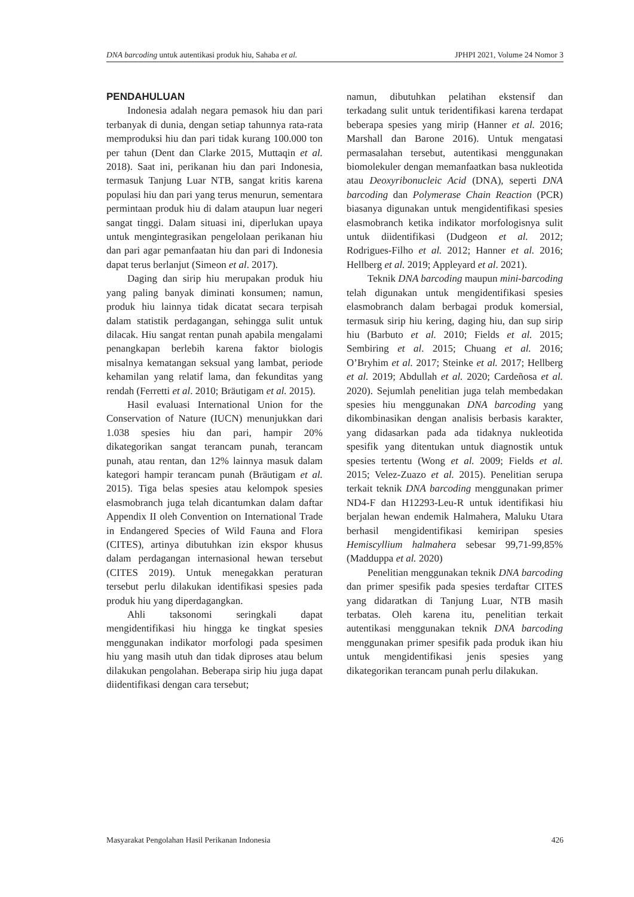DNA barcoding untuk autentikasi produk hiu, Sahaba et al. JPHPI 2021, Volume 24 Nomor 3
PENDAHULUAN
Indonesia adalah negara pemasok hiu dan pari terbanyak di dunia, dengan setiap tahunnya rata-rata memproduksi hiu dan pari tidak kurang 100.000 ton per tahun (Dent dan Clarke 2015, Muttaqin et al. 2018). Saat ini, perikanan hiu dan pari Indonesia, termasuk Tanjung Luar NTB, sangat kritis karena populasi hiu dan pari yang terus menurun, sementara permintaan produk hiu di dalam ataupun luar negeri sangat tinggi. Dalam situasi ini, diperlukan upaya untuk mengintegrasikan pengelolaan perikanan hiu dan pari agar pemanfaatan hiu dan pari di Indonesia dapat terus berlanjut (Simeon et al. 2017).
Daging dan sirip hiu merupakan produk hiu yang paling banyak diminati konsumen; namun, produk hiu lainnya tidak dicatat secara terpisah dalam statistik perdagangan, sehingga sulit untuk dilacak. Hiu sangat rentan punah apabila mengalami penangkapan berlebih karena faktor biologis misalnya kematangan seksual yang lambat, periode kehamilan yang relatif lama, dan fekunditas yang rendah (Ferretti et al. 2010; Bräutigam et al. 2015).
Hasil evaluasi International Union for the Conservation of Nature (IUCN) menunjukkan dari 1.038 spesies hiu dan pari, hampir 20% dikategorikan sangat terancam punah, terancam punah, atau rentan, dan 12% lainnya masuk dalam kategori hampir terancam punah (Bräutigam et al. 2015). Tiga belas spesies atau kelompok spesies elasmobranch juga telah dicantumkan dalam daftar Appendix II oleh Convention on International Trade in Endangered Species of Wild Fauna and Flora (CITES), artinya dibutuhkan izin ekspor khusus dalam perdagangan internasional hewan tersebut (CITES 2019). Untuk menegakkan peraturan tersebut perlu dilakukan identifikasi spesies pada produk hiu yang diperdagangkan.
Ahli taksonomi seringkali dapat mengidentifikasi hiu hingga ke tingkat spesies menggunakan indikator morfologi pada spesimen hiu yang masih utuh dan tidak diproses atau belum dilakukan pengolahan. Beberapa sirip hiu juga dapat diidentifikasi dengan cara tersebut;
namun, dibutuhkan pelatihan ekstensif dan terkadang sulit untuk teridentifikasi karena terdapat beberapa spesies yang mirip (Hanner et al. 2016; Marshall dan Barone 2016). Untuk mengatasi permasalahan tersebut, autentikasi menggunakan biomolekuler dengan memanfaatkan basa nukleotida atau Deoxyribonucleic Acid (DNA), seperti DNA barcoding dan Polymerase Chain Reaction (PCR) biasanya digunakan untuk mengidentifikasi spesies elasmobranch ketika indikator morfologisnya sulit untuk diidentifikasi (Dudgeon et al. 2012; Rodrigues-Filho et al. 2012; Hanner et al. 2016; Hellberg et al. 2019; Appleyard et al. 2021).
Teknik DNA barcoding maupun mini-barcoding telah digunakan untuk mengidentifikasi spesies elasmobranch dalam berbagai produk komersial, termasuk sirip hiu kering, daging hiu, dan sup sirip hiu (Barbuto et al. 2010; Fields et al. 2015; Sembiring et al. 2015; Chuang et al. 2016; O’Bryhim et al. 2017; Steinke et al. 2017; Hellberg et al. 2019; Abdullah et al. 2020; Cardeñosa et al. 2020). Sejumlah penelitian juga telah membedakan spesies hiu menggunakan DNA barcoding yang dikombinasikan dengan analisis berbasis karakter, yang didasarkan pada ada tidaknya nukleotida spesifik yang ditentukan untuk diagnostik untuk spesies tertentu (Wong et al. 2009; Fields et al. 2015; Velez-Zuazo et al. 2015). Penelitian serupa terkait teknik DNA barcoding menggunakan primer ND4-F dan H12293-Leu-R untuk identifikasi hiu berjalan hewan endemik Halmahera, Maluku Utara berhasil mengidentifikasi kemiripan spesies Hemiscyllium halmahera sebesar 99,71-99,85% (Madduppa et al. 2020)
Penelitian menggunakan teknik DNA barcoding dan primer spesifik pada spesies terdaftar CITES yang didaratkan di Tanjung Luar, NTB masih terbatas. Oleh karena itu, penelitian terkait autentikasi menggunakan teknik DNA barcoding menggunakan primer spesifik pada produk ikan hiu untuk mengidentifikasi jenis spesies yang dikategorikan terancam punah perlu dilakukan.
Masyarakat Pengolahan Hasil Perikanan Indonesia 426